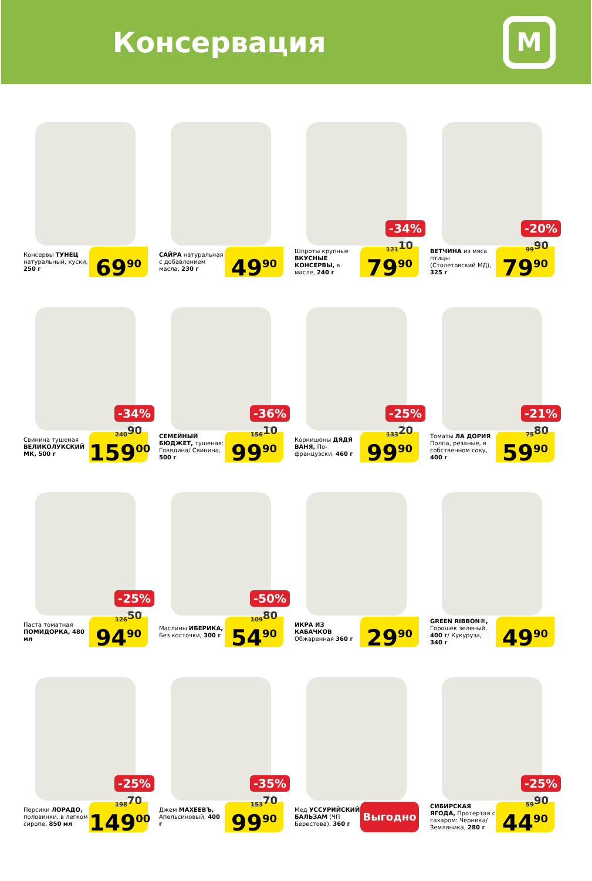Консервация
М
Консервы ТУНЕЦ натуральный, куски, 250 г
69<sup>90</sup>
САЙРА натуральная с добавлением масла, 230 г
49<sup>90</sup>
-34%
Шпроты крупные ВКУСНЫЕ КОНСЕРВЫ, в масле, 240 г
121<sup>10</sup>
79<sup>90</sup>
-20%
ВЕТЧИНА из мяса птицы (Столетовский МД), 325 г
99<sup>90</sup>
79<sup>90</sup>
-34%
Свинина тушеная ВЕЛИКОЛУКСКИЙ МК, 500 г
240<sup>90</sup>
159<sup>00</sup>
-36%
СЕМЕЙНЫЙ БЮДЖЕТ, тушеная: Говядина/ Свинина, 500 г
156<sup>10</sup>
99<sup>90</sup>
-25%
Корнишоны ДЯДЯ ВАНЯ, По-французски, 460 г
133<sup>20</sup>
99<sup>90</sup>
-21%
Томаты ЛА ДОРИЯ Полпа, резаные, в собственном соку, 400 г
75<sup>80</sup>
59<sup>90</sup>
-25%
Паста томатная ПОМИДОРКА, 480 мл
126<sup>50</sup>
94<sup>90</sup>
-50%
Маслины ИБЕРИКА, Без косточки, 300 г
109<sup>80</sup>
54<sup>90</sup>
ИКРА ИЗ КАБАЧКОВ Обжаренная 360 г
29<sup>90</sup>
GREEN RIBBON®, Горошек зеленый, 400 г/ Кукуруза, 340 г
49<sup>90</sup>
-25%
Персики ЛОРАДО, половинки, в легком сиропе, 850 мл
198<sup>70</sup>
149<sup>00</sup>
-35%
Джем МАХЕЕВЪ, Апельсиновый, 400 г
153<sup>70</sup>
99<sup>90</sup>
Мед УССУРИЙСКИЙ БАЛЬЗАМ (ЧП Берестова), 360 г
Выгодно
-25%
СИБИРСКАЯ ЯГОДА, Протертая с сахаром: Черника/ Земляника, 280 г
59<sup>90</sup>
44<sup>90</sup>